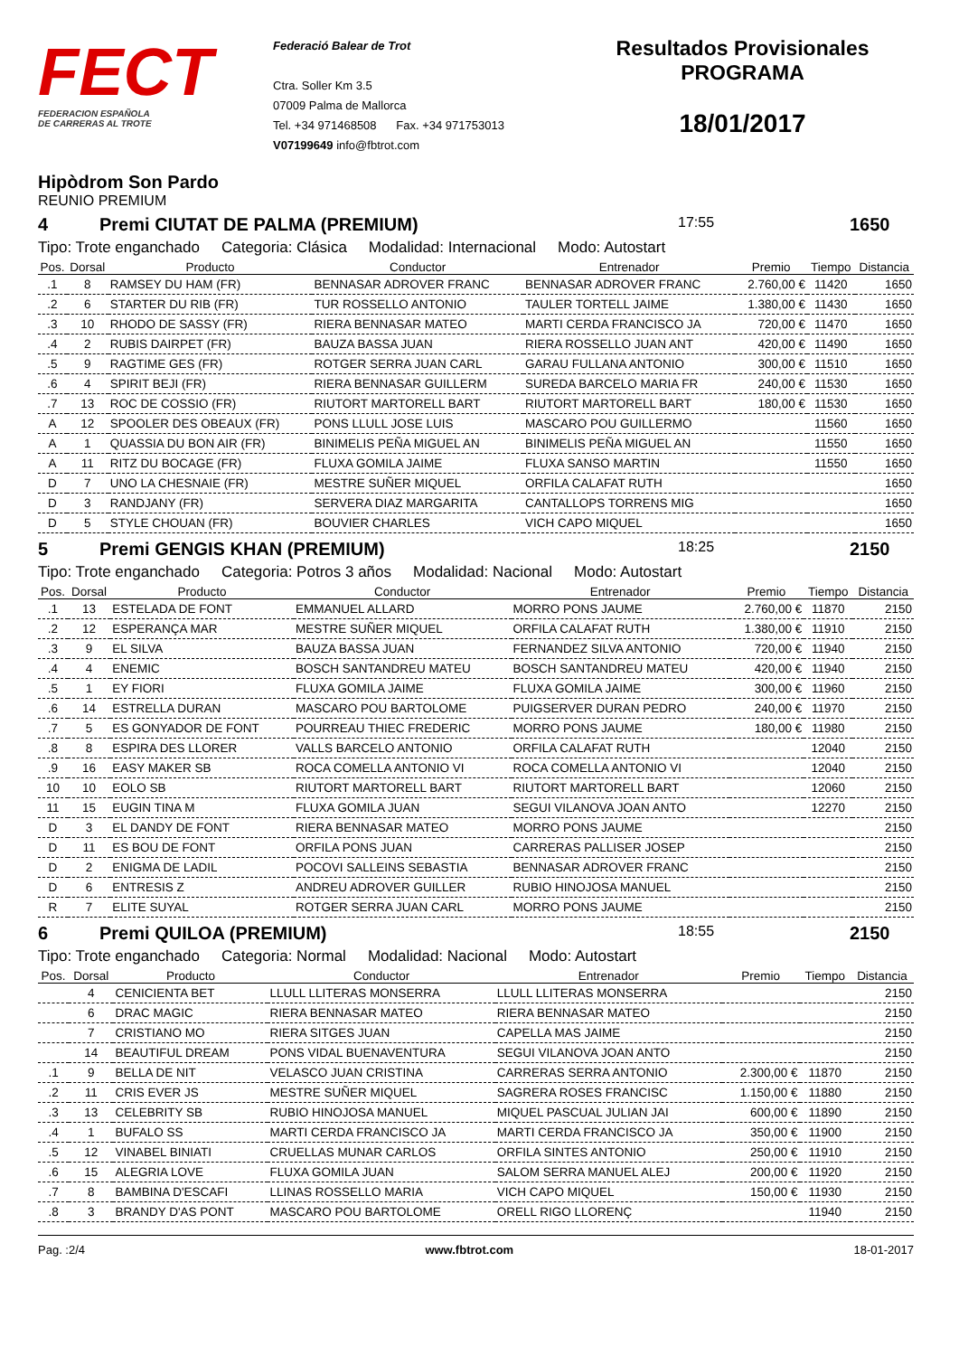FECT
FEDERACION ESPAÑOLA
DE CARRERAS AL TROTE
Federació Balear de Trot
Ctra. Soller Km 3.5
07009 Palma de Mallorca
Tel. +34 971468508 Fax. +34 971753013
V07199649 info@fbtrot.com
Resultados Provisionales
PROGRAMA
18/01/2017
Hipòdrom Son Pardo
REUNIO PREMIUM
4 Premi CIUTAT DE PALMA (PREMIUM) 17:55 1650
Tipo: Trote enganchado Categoria: Clásica Modalidad: Internacional Modo: Autostart
| Pos. | Dorsal | Producto | Conductor | Entrenador | Premio | Tiempo | Distancia |
| --- | --- | --- | --- | --- | --- | --- | --- |
| .1 | 8 | RAMSEY DU HAM (FR) | BENNASAR ADROVER FRANC | BENNASAR ADROVER FRANC | 2.760,00 € | 11420 | 1650 |
| .2 | 6 | STARTER DU RIB (FR) | TUR ROSSELLO ANTONIO | TAULER TORTELL JAIME | 1.380,00 € | 11430 | 1650 |
| .3 | 10 | RHODO DE SASSY (FR) | RIERA BENNASAR MATEO | MARTI CERDA FRANCISCO JA | 720,00 € | 11470 | 1650 |
| .4 | 2 | RUBIS DAIRPET (FR) | BAUZA BASSA JUAN | RIERA ROSSELLO JUAN ANT | 420,00 € | 11490 | 1650 |
| .5 | 9 | RAGTIME GES (FR) | ROTGER SERRA JUAN CARL | GARAU FULLANA ANTONIO | 300,00 € | 11510 | 1650 |
| .6 | 4 | SPIRIT BEJI (FR) | RIERA BENNASAR GUILLERM | SUREDA BARCELO MARIA FR | 240,00 € | 11530 | 1650 |
| .7 | 13 | ROC DE COSSIO (FR) | RIUTORT MARTORELL BART | RIUTORT MARTORELL BART | 180,00 € | 11530 | 1650 |
| A | 12 | SPOOLER DES OBEAUX (FR) | PONS LLULL JOSE LUIS | MASCARO POU GUILLERMO | | 11560 | 1650 |
| A | 1 | QUASSIA DU BON AIR (FR) | BINIMELIS PEÑA MIGUEL AN | BINIMELIS PEÑA MIGUEL AN | | 11550 | 1650 |
| A | 11 | RITZ DU BOCAGE (FR) | FLUXA GOMILA JAIME | FLUXA SANSO MARTIN | | 11550 | 1650 |
| D | 7 | UNO LA CHESNAIE (FR) | MESTRE SUÑER MIQUEL | ORFILA CALAFAT RUTH | | | 1650 |
| D | 3 | RANDJANY (FR) | SERVERA DIAZ MARGARITA | CANTALLOPS TORRENS MIG | | | 1650 |
| D | 5 | STYLE CHOUAN (FR) | BOUVIER CHARLES | VICH CAPO MIQUEL | | | 1650 |
5 Premi GENGIS KHAN (PREMIUM) 18:25 2150
Tipo: Trote enganchado Categoria: Potros 3 años Modalidad: Nacional Modo: Autostart
| Pos. | Dorsal | Producto | Conductor | Entrenador | Premio | Tiempo | Distancia |
| --- | --- | --- | --- | --- | --- | --- | --- |
| .1 | 13 | ESTELADA DE FONT | EMMANUEL ALLARD | MORRO PONS JAUME | 2.760,00 € | 11870 | 2150 |
| .2 | 12 | ESPERANÇA MAR | MESTRE SUÑER MIQUEL | ORFILA CALAFAT RUTH | 1.380,00 € | 11910 | 2150 |
| .3 | 9 | EL SILVA | BAUZA BASSA JUAN | FERNANDEZ SILVA ANTONIO | 720,00 € | 11940 | 2150 |
| .4 | 4 | ENEMIC | BOSCH SANTANDREU MATEU | BOSCH SANTANDREU MATEU | 420,00 € | 11940 | 2150 |
| .5 | 1 | EY FIORI | FLUXA GOMILA JAIME | FLUXA GOMILA JAIME | 300,00 € | 11960 | 2150 |
| .6 | 14 | ESTRELLA DURAN | MASCARO POU BARTOLOME | PUIGSERVER DURAN PEDRO | 240,00 € | 11970 | 2150 |
| .7 | 5 | ES GONYADOR DE FONT | POURREAU THIEC FREDERIC | MORRO PONS JAUME | 180,00 € | 11980 | 2150 |
| .8 | 8 | ESPIRA DES LLORER | VALLS BARCELO ANTONIO | ORFILA CALAFAT RUTH | | 12040 | 2150 |
| .9 | 16 | EASY MAKER SB | ROCA COMELLA ANTONIO VI | ROCA COMELLA ANTONIO VI | | 12040 | 2150 |
| 10 | 10 | EOLO SB | RIUTORT MARTORELL BART | RIUTORT MARTORELL BART | | 12060 | 2150 |
| 11 | 15 | EUGIN TINA M | FLUXA GOMILA JUAN | SEGUI VILANOVA JOAN ANTO | | 12270 | 2150 |
| D | 3 | EL DANDY DE FONT | RIERA BENNASAR MATEO | MORRO PONS JAUME | | | 2150 |
| D | 11 | ES BOU DE FONT | ORFILA PONS JUAN | CARRERAS PALLISER JOSEP | | | 2150 |
| D | 2 | ENIGMA DE LADIL | POCOVI SALLEINS SEBASTIA | BENNASAR ADROVER FRANC | | | 2150 |
| D | 6 | ENTRESIS Z | ANDREU ADROVER GUILLER | RUBIO HINOJOSA MANUEL | | | 2150 |
| R | 7 | ELITE SUYAL | ROTGER SERRA JUAN CARL | MORRO PONS JAUME | | | 2150 |
6 Premi QUILOA (PREMIUM) 18:55 2150
Tipo: Trote enganchado Categoria: Normal Modalidad: Nacional Modo: Autostart
| Pos. | Dorsal | Producto | Conductor | Entrenador | Premio | Tiempo | Distancia |
| --- | --- | --- | --- | --- | --- | --- | --- |
| | 4 | CENICIENTA BET | LLULL LLITERAS MONSERRA | LLULL LLITERAS MONSERRA | | | 2150 |
| | 6 | DRAC MAGIC | RIERA BENNASAR MATEO | RIERA BENNASAR MATEO | | | 2150 |
| | 7 | CRISTIANO MO | RIERA SITGES JUAN | CAPELLA MAS JAIME | | | 2150 |
| | 14 | BEAUTIFUL DREAM | PONS VIDAL BUENAVENTURA | SEGUI VILANOVA JOAN ANTO | | | 2150 |
| .1 | 9 | BELLA DE NIT | VELASCO JUAN CRISTINA | CARRERAS SERRA ANTONIO | 2.300,00 € | 11870 | 2150 |
| .2 | 11 | CRIS EVER JS | MESTRE SUÑER MIQUEL | SAGRERA ROSES FRANCISC | 1.150,00 € | 11880 | 2150 |
| .3 | 13 | CELEBRITY SB | RUBIO HINOJOSA MANUEL | MIQUEL PASCUAL JULIAN JAI | 600,00 € | 11890 | 2150 |
| .4 | 1 | BUFALO SS | MARTI CERDA FRANCISCO JA | MARTI CERDA FRANCISCO JA | 350,00 € | 11900 | 2150 |
| .5 | 12 | VINABEL BINIATI | CRUELLAS MUNAR CARLOS | ORFILA SINTES ANTONIO | 250,00 € | 11910 | 2150 |
| .6 | 15 | ALEGRIA LOVE | FLUXA GOMILA JUAN | SALOM SERRA MANUEL ALEJ | 200,00 € | 11920 | 2150 |
| .7 | 8 | BAMBINA D'ESCAFI | LLINAS ROSSELLO MARIA | VICH CAPO MIQUEL | 150,00 € | 11930 | 2150 |
| .8 | 3 | BRANDY D'AS PONT | MASCARO POU BARTOLOME | ORELL RIGO LLORENÇ | | 11940 | 2150 |
Pag. :2/4 www.fbtrot.com 18-01-2017